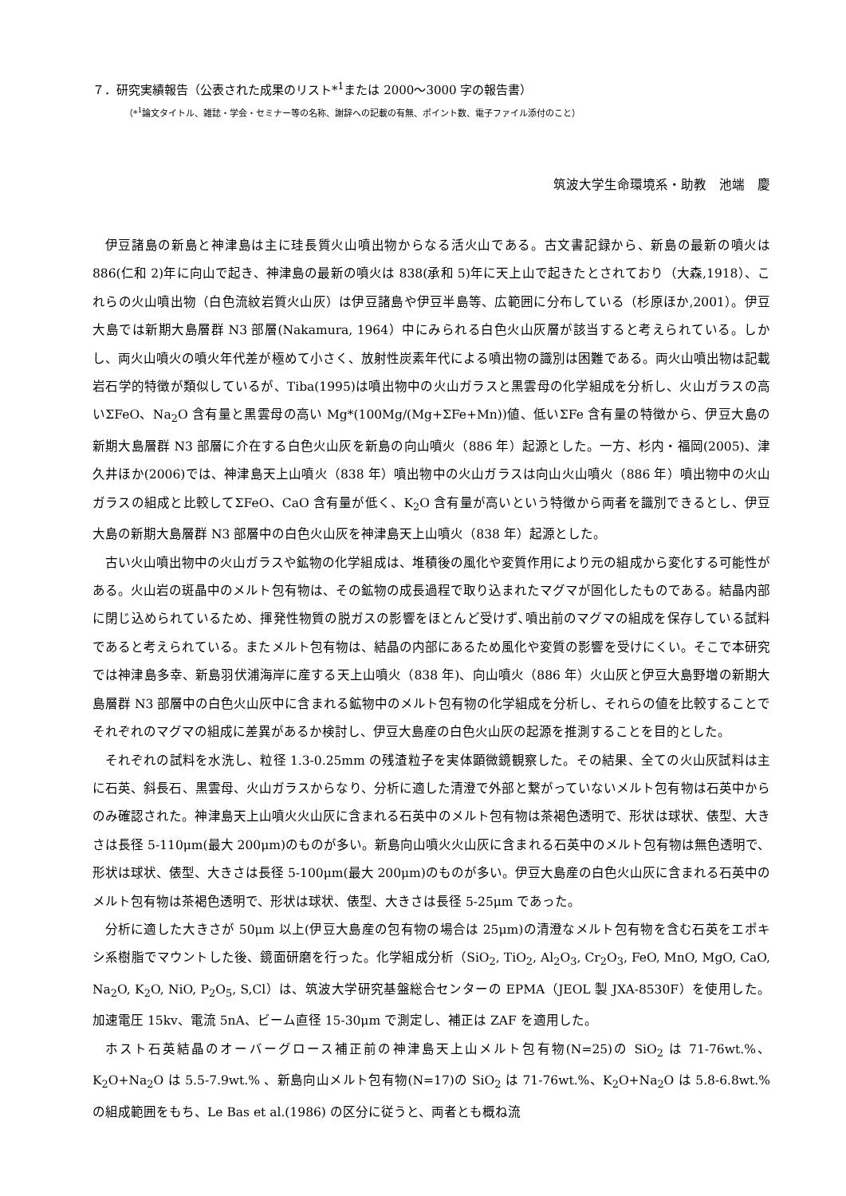７．研究実績報告（公表された成果のリスト*<sup>1</sup>または 2000～3000 字の報告書）
（*<sup>1</sup>論文タイトル、雑誌・学会・セミナー等の名称、謝辞への記載の有無、ポイント数、電子ファイル添付のこと）
筑波大学生命環境系・助教　池端　慶
伊豆諸島の新島と神津島は主に珪長質火山噴出物からなる活火山である。古文書記録から、新島の最新の噴火は 886(仁和 2)年に向山で起き、神津島の最新の噴火は 838(承和 5)年に天上山で起きたとされており（大森,1918）、これらの火山噴出物（白色流紋岩質火山灰）は伊豆諸島や伊豆半島等、広範囲に分布している（杉原ほか,2001）。伊豆大島では新期大島層群 N3 部層(Nakamura, 1964）中にみられる白色火山灰層が該当すると考えられている。しかし、両火山噴火の噴火年代差が極めて小さく、放射性炭素年代による噴出物の識別は困難である。両火山噴出物は記載岩石学的特徴が類似しているが、Tiba(1995)は噴出物中の火山ガラスと黒雲母の化学組成を分析し、火山ガラスの高いΣFeO、Na<sub>2</sub>O 含有量と黒雲母の高い Mg*(100Mg/(Mg+ΣFe+Mn))値、低いΣFe 含有量の特徴から、伊豆大島の新期大島層群 N3 部層に介在する白色火山灰を新島の向山噴火（886 年）起源とした。一方、杉内・福岡(2005)、津久井ほか(2006)では、神津島天上山噴火（838 年）噴出物中の火山ガラスは向山火山噴火（886 年）噴出物中の火山ガラスの組成と比較してΣFeO、CaO 含有量が低く、K<sub>2</sub>O 含有量が高いという特徴から両者を識別できるとし、伊豆大島の新期大島層群 N3 部層中の白色火山灰を神津島天上山噴火（838 年）起源とした。
古い火山噴出物中の火山ガラスや鉱物の化学組成は、堆積後の風化や変質作用により元の組成から変化する可能性がある。火山岩の斑晶中のメルト包有物は、その鉱物の成長過程で取り込まれたマグマが固化したものである。結晶内部に閉じ込められているため、揮発性物質の脱ガスの影響をほとんど受けず､噴出前のマグマの組成を保存している試料であると考えられている。またメルト包有物は、結晶の内部にあるため風化や変質の影響を受けにくい。そこで本研究では神津島多幸、新島羽伏浦海岸に産する天上山噴火（838 年)、向山噴火（886 年）火山灰と伊豆大島野増の新期大島層群 N3 部層中の白色火山灰中に含まれる鉱物中のメルト包有物の化学組成を分析し、それらの値を比較することでそれぞれのマグマの組成に差異があるか検討し、伊豆大島産の白色火山灰の起源を推測することを目的とした。
それぞれの試料を水洗し、粒径 1.3-0.25mm の残渣粒子を実体顕微鏡観察した。その結果、全ての火山灰試料は主に石英、斜長石、黒雲母、火山ガラスからなり、分析に適した清澄で外部と繋がっていないメルト包有物は石英中からのみ確認された。神津島天上山噴火火山灰に含まれる石英中のメルト包有物は茶褐色透明で、形状は球状、俵型、大きさは長径 5-110μm(最大 200μm)のものが多い。新島向山噴火火山灰に含まれる石英中のメルト包有物は無色透明で、形状は球状、俵型、大きさは長径 5-100μm(最大 200μm)のものが多い。伊豆大島産の白色火山灰に含まれる石英中のメルト包有物は茶褐色透明で、形状は球状、俵型、大きさは長径 5-25μm であった。
分析に適した大きさが 50μm 以上(伊豆大島産の包有物の場合は 25μm)の清澄なメルト包有物を含む石英をエポキシ系樹脂でマウントした後、鏡面研磨を行った。化学組成分析（SiO<sub>2</sub>, TiO<sub>2</sub>, Al<sub>2</sub>O<sub>3</sub>, Cr<sub>2</sub>O<sub>3</sub>, FeO, MnO, MgO, CaO, Na<sub>2</sub>O, K<sub>2</sub>O, NiO, P<sub>2</sub>O<sub>5</sub>, S,Cl）は、筑波大学研究基盤総合センターの EPMA（JEOL 製 JXA-8530F）を使用した。加速電圧 15kv、電流 5nA、ビーム直径 15-30μm で測定し、補正は ZAF を適用した。
ホスト石英結晶のオーバーグロース補正前の神津島天上山メルト包有物(N=25)の SiO<sub>2</sub> は 71-76wt.%、K<sub>2</sub>O+Na<sub>2</sub>O は 5.5-7.9wt.% 、新島向山メルト包有物(N=17)の SiO<sub>2</sub> は 71-76wt.%、K<sub>2</sub>O+Na<sub>2</sub>O は 5.8-6.8wt.%の組成範囲をもち、Le Bas et al.(1986) の区分に従うと、両者とも概ね流